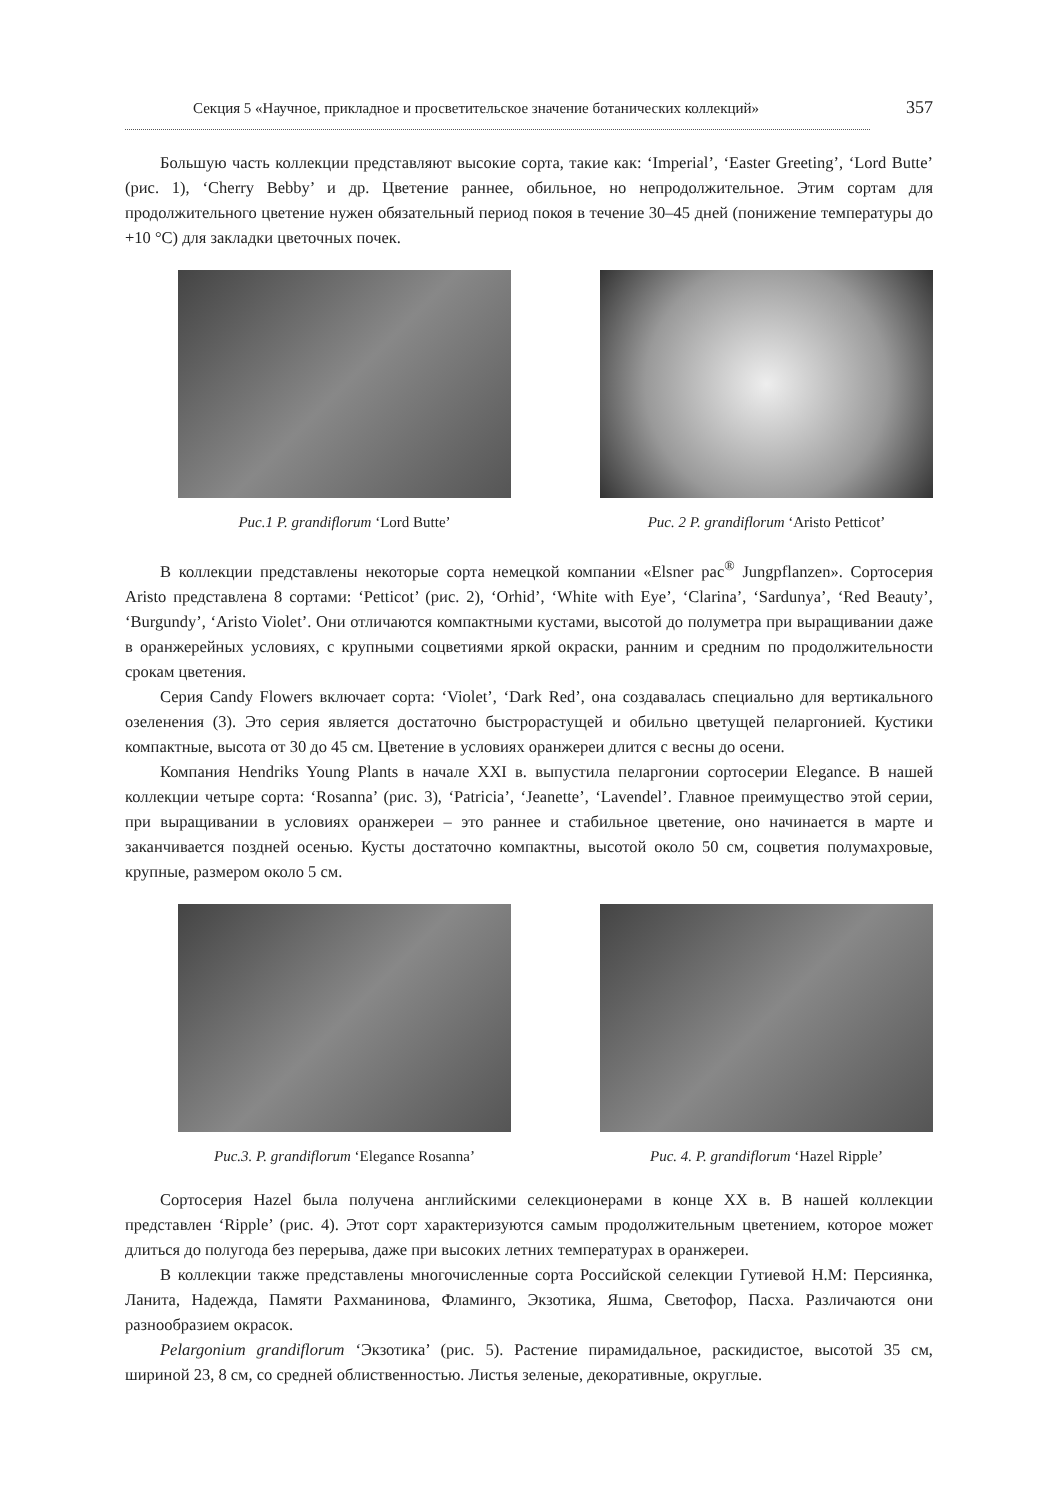Секция 5 «Научное, прикладное и просветительское значение ботанических коллекций» 357
Большую часть коллекции представляют высокие сорта, такие как: ‘Imperial’, ‘Easter Greeting’, ‘Lord Butte’ (рис. 1), ‘Cherry Bebby’ и др. Цветение раннее, обильное, но непродолжительное. Этим сортам для продолжительного цветение нужен обязательный период покоя в течение 30–45 дней (понижение температуры до +10 °C) для закладки цветочных почек.
Рис.1 P. grandiflorum ‘Lord Butte’ Рис. 2 P. grandiflorum ‘Aristo Petticot’
В коллекции представлены некоторые сорта немецкой компании «Elsner pac<sup>®</sup> Jungpflanzen». Сортосерия Aristo представлена 8 сортами: ‘Petticot’ (рис. 2), ‘Orhid’, ‘White with Eye’, ‘Clarina’, ‘Sardunya’, ‘Red Beauty’, ‘Burgundy’, ‘Aristo Violet’. Они отличаются компактными кустами, высотой до полуметра при выращивании даже в оранжерейных условиях, с крупными соцветиями яркой окраски, ранним и средним по продолжительности срокам цветения.
Серия Candy Flowers включает сорта: ‘Violet’, ‘Dark Red’, она создавалась специально для вертикального озеленения (3). Это серия является достаточно быстрорастущей и обильно цветущей пеларгонией. Кустики компактные, высота от 30 до 45 см. Цветение в условиях оранжереи длится с весны до осени.
Компания Hendriks Young Plants в начале XXI в. выпустила пеларгонии сортосерии Elegance. В нашей коллекции четыре сорта: ‘Rosanna’ (рис. 3), ‘Patricia’, ‘Jeanette’, ‘Lavendel’. Главное преимущество этой серии, при выращивании в условиях оранжереи – это раннее и стабильное цветение, оно начинается в марте и заканчивается поздней осенью. Кусты достаточно компактны, высотой около 50 см, соцветия полумахровые, крупные, размером около 5 см.
Рис.3. P. grandiflorum ‘Elegance Rosanna’
Рис. 4. P. grandiflorum ‘Hazel Ripple’
Сортосерия Hazel была получена английскими селекционерами в конце XX в. В нашей коллекции представлен ‘Ripple’ (рис. 4). Этот сорт характеризуются самым продолжительным цветением, которое может длиться до полугода без перерыва, даже при высоких летних температурах в оранжереи.
В коллекции также представлены многочисленные сорта Российской селекции Гутиевой Н.М: Персиянка, Ланита, Надежда, Памяти Рахманинова, Фламинго, Экзотика, Яшма, Светофор, Пасха. Различаются они разнообразием окрасок.
Pelargonium grandiflorum ‘Экзотика’ (рис. 5). Растение пирамидальное, раскидистое, высотой 35 см, шириной 23, 8 см, со средней облиственностью. Листья зеленые, декоративные, округлые.